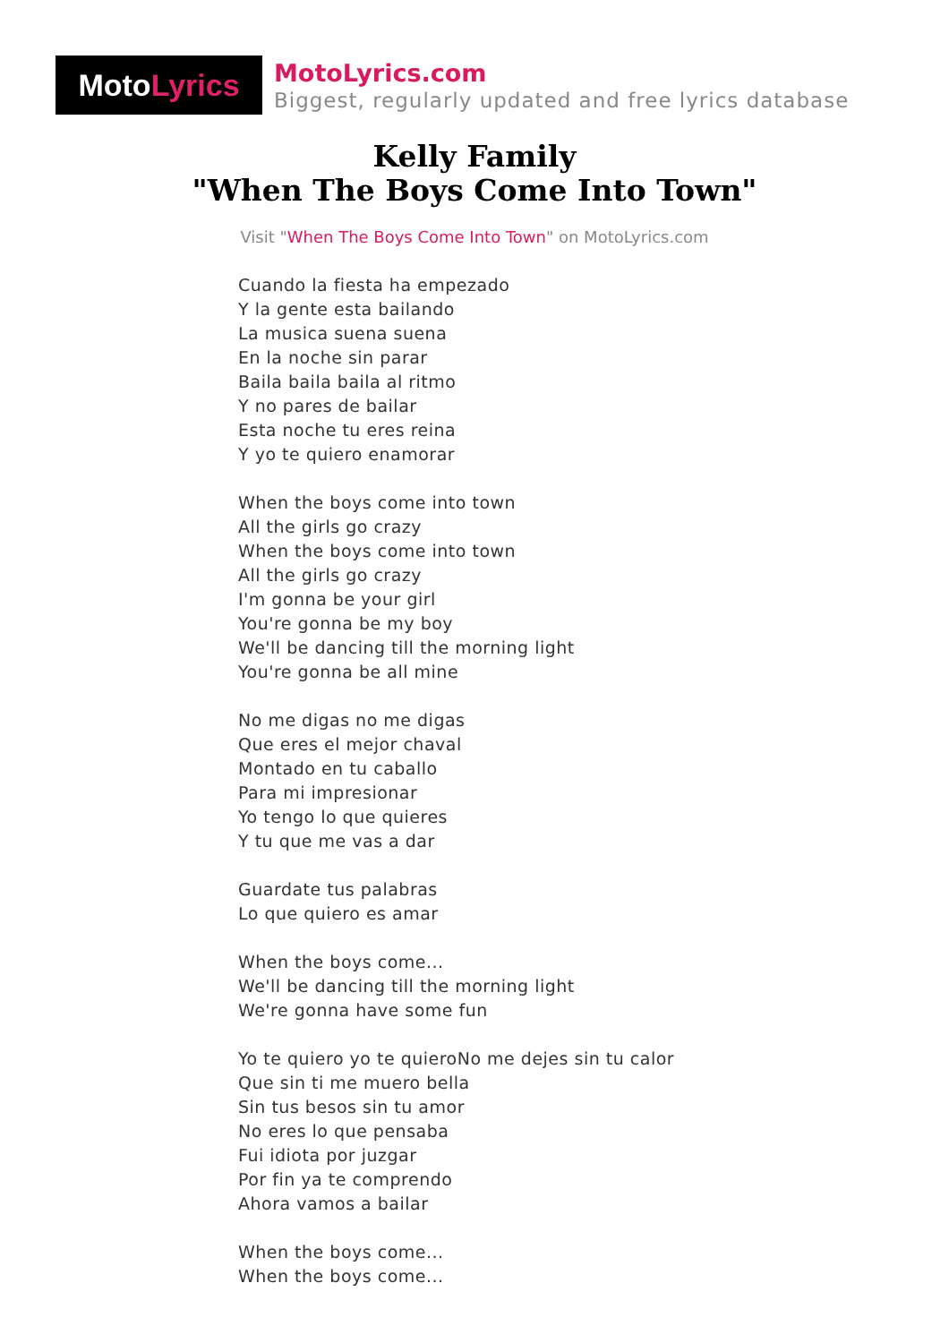Moto Lyrics
MotoLyrics.com
Biggest, regularly updated and free lyrics database
Kelly Family
"When The Boys Come Into Town"
Visit "When The Boys Come Into Town" on MotoLyrics.com
Cuando la fiesta ha empezado
Y la gente esta bailando
La musica suena suena
En la noche sin parar
Baila baila baila al ritmo
Y no pares de bailar
Esta noche tu eres reina
Y yo te quiero enamorar
When the boys come into town
All the girls go crazy
When the boys come into town
All the girls go crazy
I'm gonna be your girl
You're gonna be my boy
We'll be dancing till the morning light
You're gonna be all mine
No me digas no me digas
Que eres el mejor chaval
Montado en tu caballo
Para mi impresionar
Yo tengo lo que quieres
Y tu que me vas a dar
Guardate tus palabras
Lo que quiero es amar
When the boys come...
We'll be dancing till the morning light
We're gonna have some fun
Yo te quiero yo te quieroNo me dejes sin tu calor
Que sin ti me muero bella
Sin tus besos sin tu amor
No eres lo que pensaba
Fui idiota por juzgar
Por fin ya te comprendo
Ahora vamos a bailar
When the boys come...
When the boys come...